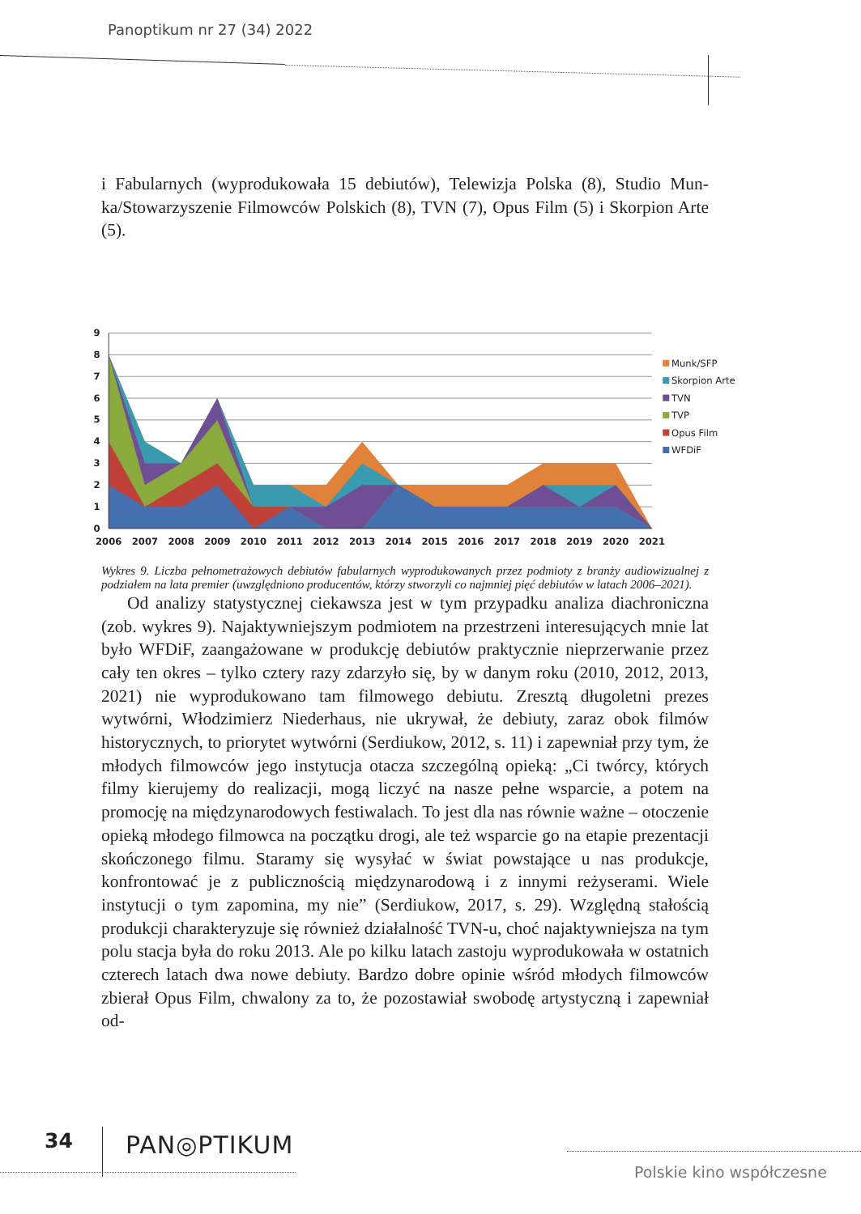Panoptikum nr 27 (34) 2022
i Fabularnych (wyprodukowała 15 debiutów), Telewizja Polska (8), Studio Mun­ka/Stowarzyszenie Filmowców Polskich (8), TVN (7), Opus Film (5) i Skorpion Arte (5).
9
8
7
6
5
4
3
2
1
0
2006
2007
2008
2009
2010
2011
2012
2013
2014
2015
2016
2017
2018
2019
2020
2021
Munk/SFP
Skorpion Arte
TVN
TVP
Opus Film
WFDiF
Wykres 9. Liczba pełnometrażowych debiutów fabularnych wyprodukowanych przez podmioty z branży audiowizu­alnej z podziałem na lata premier (uwzględniono producentów, którzy stworzyli co najmniej pięć debiutów w latach 2006–2021).
Od analizy statystycznej ciekawsza jest w tym przypadku analiza diachro­niczna (zob. wykres 9). Najaktywniejszym podmiotem na przestrzeni interesu­jących mnie lat było WFDiF, zaangażowane w produkcję debiutów praktycznie nieprzerwanie przez cały ten okres – tylko cztery razy zdarzyło się, by w danym roku (2010, 2012, 2013, 2021) nie wyprodukowano tam filmowego debiutu. Zresztą długoletni prezes wytwórni, Włodzimierz Niederhaus, nie ukrywał, że debiuty, zaraz obok filmów historycznych, to priorytet wytwórni (Serdiukow, 2012, s. 11) i zapewniał przy tym, że młodych filmowców jego instytucja otacza szczególną opieką: „Ci twórcy, których filmy kierujemy do realizacji, mogą liczyć na nasze pełne wsparcie, a potem na promocję na międzynarodowych festiwa­lach. To jest dla nas równie ważne – otoczenie opieką młodego filmowca na początku drogi, ale też wsparcie go na etapie prezentacji skończonego filmu. Sta­ramy się wysyłać w świat powstające u nas produkcje, konfrontować je z publicz­nością międzynarodową i z innymi reżyserami. Wiele instytucji o tym zapomina, my nie” (Serdiukow, 2017, s. 29). Względną stałością produkcji charakteryzuje się również działalność TVN-u, choć najaktywniejsza na tym polu stacja była do roku 2013. Ale po kilku latach zastoju wyprodukowała w ostatnich czterech la­tach dwa nowe debiuty. Bardzo dobre opinie wśród młodych filmowców zbierał Opus Film, chwalony za to, że pozostawiał swobodę artystyczną i zapewniał od-
34 PAN◎PTIKUM
Polskie kino współczesne